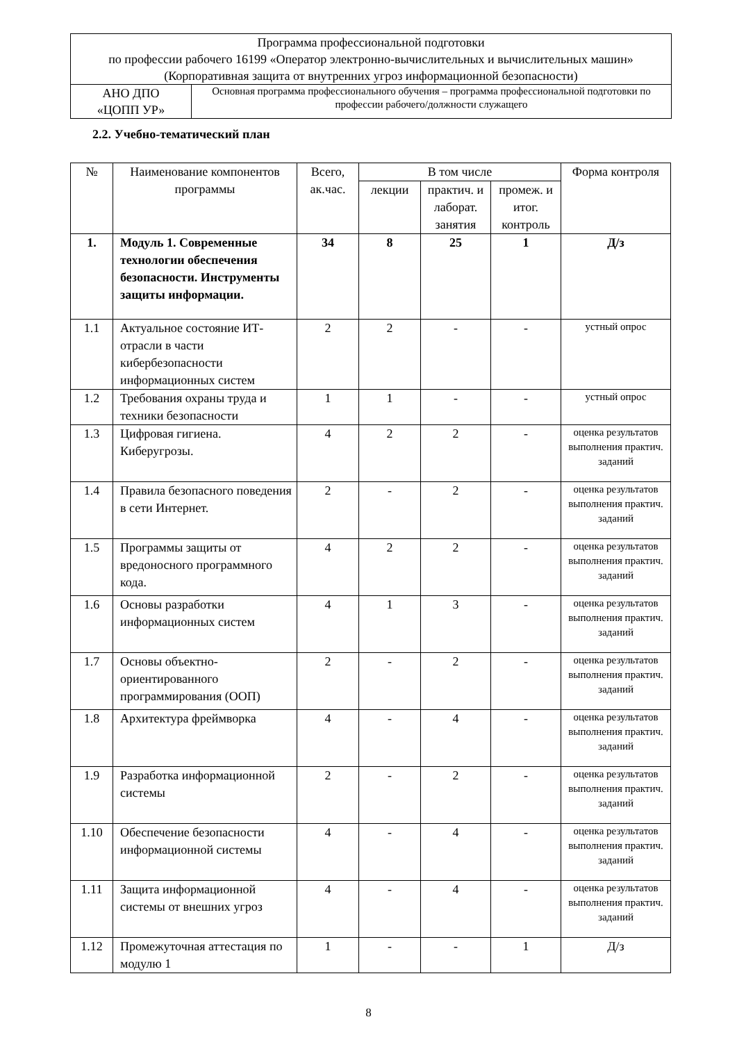| Программа профессиональной подготовки по профессии рабочего 16199 «Оператор электронно-вычислительных и вычислительных машин» (Корпоративная защита от внутренних угроз информационной безопасности) | |
| АНО ДПО «ЦОПП УР» | Основная программа профессионального обучения – программа профессиональной подготовки по профессии рабочего/должности служащего |
2.2. Учебно-тематический план
| № | Наименование компонентов программы | Всего, ак.час. | В том числе | | | Форма контроля |
| --- | --- | --- | --- | --- | --- | --- |
| | | | лекции | практич. и лаборат. занятия | промеж. и итог. контроль | |
| 1. | Модуль 1. Современные технологии обеспечения безопасности. Инструменты защиты информации. | 34 | 8 | 25 | 1 | Д/з |
| 1.1 | Актуальное состояние ИТ-отрасли в части кибербезопасности информационных систем | 2 | 2 | - | - | устный опрос |
| 1.2 | Требования охраны труда и техники безопасности | 1 | 1 | - | - | устный опрос |
| 1.3 | Цифровая гигиена. Киберугрозы. | 4 | 2 | 2 | - | оценка результатов выполнения практич. заданий |
| 1.4 | Правила безопасного поведения в сети Интернет. | 2 | - | 2 | - | оценка результатов выполнения практич. заданий |
| 1.5 | Программы защиты от вредоносного программного кода. | 4 | 2 | 2 | - | оценка результатов выполнения практич. заданий |
| 1.6 | Основы разработки информационных систем | 4 | 1 | 3 | - | оценка результатов выполнения практич. заданий |
| 1.7 | Основы объектно-ориентированного программирования (ООП) | 2 | - | 2 | - | оценка результатов выполнения практич. заданий |
| 1.8 | Архитектура фреймворка | 4 | - | 4 | - | оценка результатов выполнения практич. заданий |
| 1.9 | Разработка информационной системы | 2 | - | 2 | - | оценка результатов выполнения практич. заданий |
| 1.10 | Обеспечение безопасности информационной системы | 4 | - | 4 | - | оценка результатов выполнения практич. заданий |
| 1.11 | Защита информационной системы от внешних угроз | 4 | - | 4 | - | оценка результатов выполнения практич. заданий |
| 1.12 | Промежуточная аттестация по модулю 1 | 1 | - | - | 1 | Д/з |
8